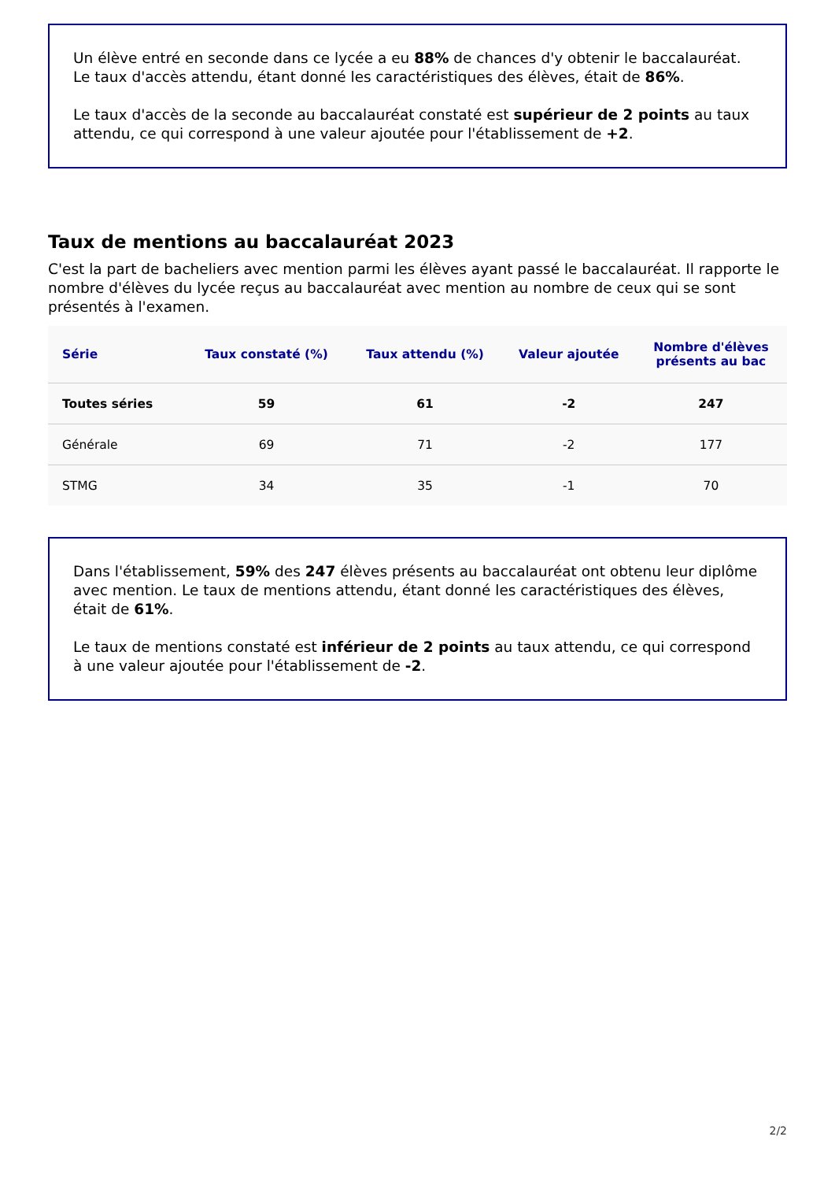Un élève entré en seconde dans ce lycée a eu 88% de chances d'y obtenir le baccalauréat. Le taux d'accès attendu, étant donné les caractéristiques des élèves, était de 86%.
Le taux d'accès de la seconde au baccalauréat constaté est supérieur de 2 points au taux attendu, ce qui correspond à une valeur ajoutée pour l'établissement de +2.
Taux de mentions au baccalauréat 2023
C'est la part de bacheliers avec mention parmi les élèves ayant passé le baccalauréat. Il rapporte le nombre d'élèves du lycée reçus au baccalauréat avec mention au nombre de ceux qui se sont présentés à l'examen.
| Série | Taux constaté (%) | Taux attendu (%) | Valeur ajoutée | Nombre d'élèves présents au bac |
| --- | --- | --- | --- | --- |
| Toutes séries | 59 | 61 | -2 | 247 |
| Générale | 69 | 71 | -2 | 177 |
| STMG | 34 | 35 | -1 | 70 |
Dans l'établissement, 59% des 247 élèves présents au baccalauréat ont obtenu leur diplôme avec mention. Le taux de mentions attendu, étant donné les caractéristiques des élèves, était de 61%.
Le taux de mentions constaté est inférieur de 2 points au taux attendu, ce qui correspond à une valeur ajoutée pour l'établissement de -2.
2/2